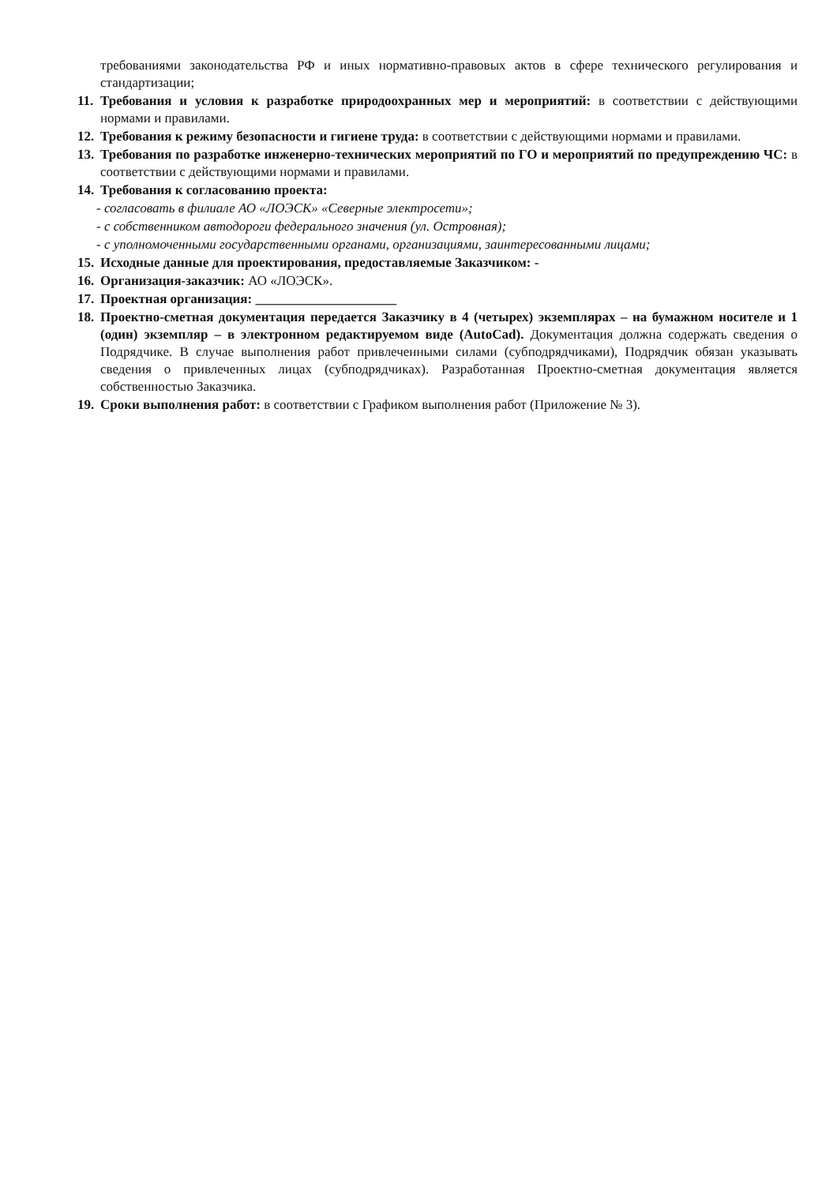требованиями законодательства РФ и иных нормативно-правовых актов в сфере технического регулирования и стандартизации;
11. Требования и условия к разработке природоохранных мер и мероприятий: в соответствии с действующими нормами и правилами.
12. Требования к режиму безопасности и гигиене труда: в соответствии с действующими нормами и правилами.
13. Требования по разработке инженерно-технических мероприятий по ГО и мероприятий по предупреждению ЧС: в соответствии с действующими нормами и правилами.
14. Требования к согласованию проекта:
- согласовать в филиале АО «ЛОЭСК» «Северные электросети»;
- с собственником автодороги федерального значения (ул. Островная);
- с уполномоченными государственными органами, организациями, заинтересованными лицами;
15. Исходные данные для проектирования, предоставляемые Заказчиком: -
16. Организация-заказчик: АО «ЛОЭСК».
17. Проектная организация: _____________________
18. Проектно-сметная документация передается Заказчику в 4 (четырех) экземплярах – на бумажном носителе и 1 (один) экземпляр – в электронном редактируемом виде (AutoCad). Документация должна содержать сведения о Подрядчике. В случае выполнения работ привлеченными силами (субподрядчиками), Подрядчик обязан указывать сведения о привлеченных лицах (субподрядчиках). Разработанная Проектно-сметная документация является собственностью Заказчика.
19. Сроки выполнения работ: в соответствии с Графиком выполнения работ (Приложение № 3).